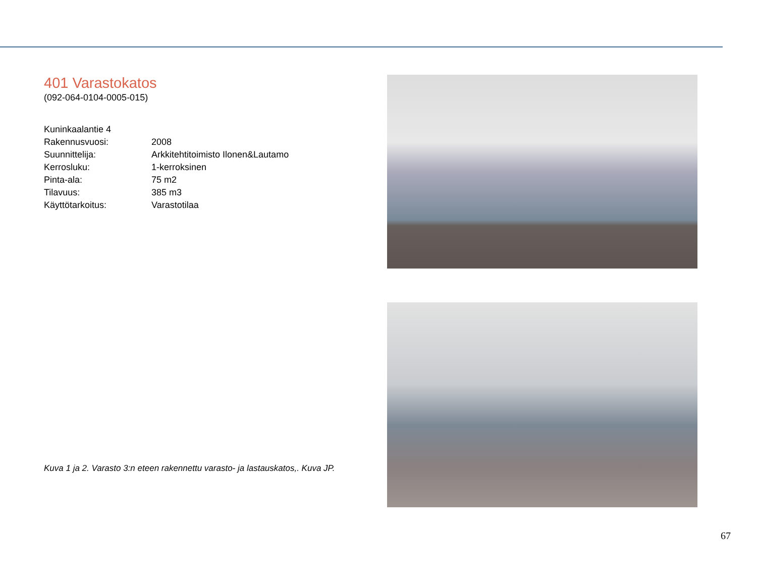401 Varastokatos
(092-064-0104-0005-015)
| Kuninkaalantie 4 | |
| Rakennusvuosi: | 2008 |
| Suunnittelija: | Arkkitehtitoimisto Ilonen&Lautamo |
| Kerrosluku: | 1-kerroksinen |
| Pinta-ala: | 75 m2 |
| Tilavuus: | 385 m3 |
| Käyttötarkoitus: | Varastotilaa |
Kuva 1 ja 2. Varasto 3:n eteen rakennettu varasto- ja lastauskatos,. Kuva JP.
67